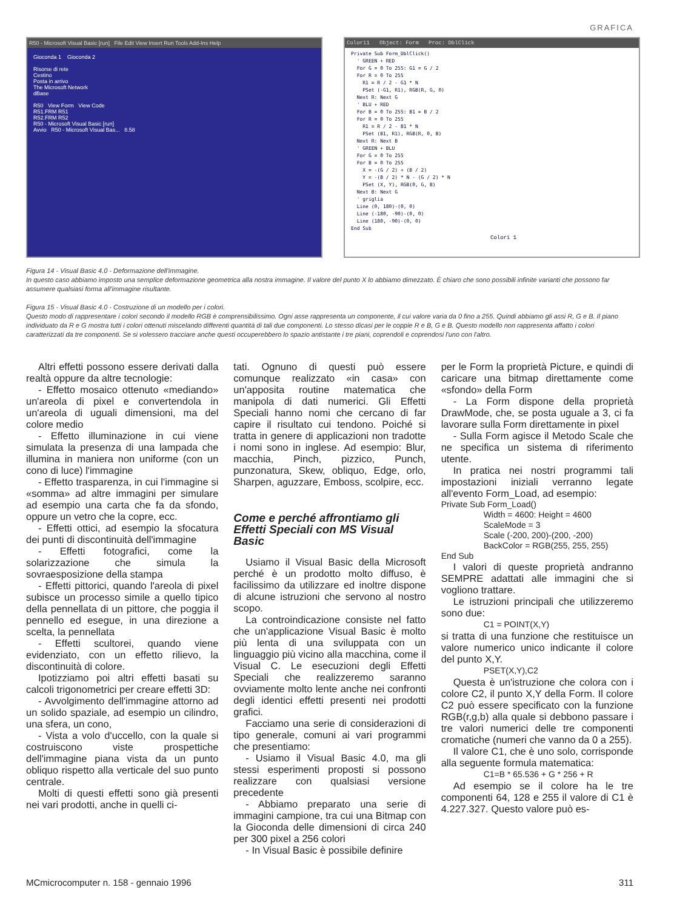GRAFICA
R50 - Microsoft Visual Basic [run] File Edit View Insert Run Tools Add-Ins Help
Gioconda 1 Gioconda 2
Risorse di rete
Cestino
Posta in arrivo
The Microsoft Network
dBase
R50 View Form View Code
R51.FRM R51
R52.FRM R52
R50 - Microsoft Visual Basic [run]
Avvio R50 - Microsoft Visual Bas... 8.58
Colori1 Object: Form Proc: DblClick
Private Sub Form_DblClick()
  ' GREEN + RED
  For G = 0 To 255: G1 = G / 2
  For R = 0 To 255
    R1 = R / 2 - G1 * N
    PSet (-G1, R1), RGB(R, G, 0)
  Next R: Next G
  ' BLU + RED
  For B = 0 To 255: B1 = B / 2
  For R = 0 To 255
    R1 = R / 2 - B1 * N
    PSet (B1, R1), RGB(R, 0, B)
  Next R: Next B
  ' GREEN + BLU
  For G = 0 To 255
  For B = 0 To 255
    X = -(G / 2) + (B / 2)
    Y = -(B / 2) * N - (G / 2) * N
    PSet (X, Y), RGB(0, G, B)
  Next B: Next G
  ' griglia
  Line (0, 180)-(0, 0)
  Line (-180, -90)-(0, 0)
  Line (180, -90)-(0, 0)
End Sub
Colori 1
Figura 14 - Visual Basic 4.0 - Deformazione dell'immagine.
In questo caso abbiamo imposto una semplice deformazione geometrica alla nostra immagine. Il valore del punto X lo abbiamo dimezzato. È chiaro che sono possibili infinite varianti che possono far assumere qualsiasi forma all'immagine risultante.
Figura 15 - Visual Basic 4.0 - Costruzione di un modello per i colori.
Questo modo di rappresentare i colori secondo il modello RGB è comprensibilissimo. Ogni asse rappresenta un componente, il cui valore varia da 0 fino a 255. Quindi abbiamo gli assi R, G e B. Il piano individuato da R e G mostra tutti i colori ottenuti miscelando differenti quantità di tali due componenti. Lo stesso dicasi per le coppie R e B, G e B. Questo modello non rappresenta affatto i colori caratterizzati da tre componenti. Se si volessero tracciare anche questi occuperebbero lo spazio antistante i tre piani, coprendoli e coprendosi l'uno con l'altro.
Altri effetti possono essere derivati dalla realtà oppure da altre tecnologie:
- Effetto mosaico ottenuto «mediando» un'areola di pixel e convertendola in un'areola di uguali dimensioni, ma del colore medio
- Effetto illuminazione in cui viene simulata la presenza di una lampada che illumina in maniera non uniforme (con un cono di luce) l'immagine
- Effetto trasparenza, in cui l'immagine si «somma» ad altre immagini per simulare ad esempio una carta che fa da sfondo, oppure un vetro che la copre, ecc.
- Effetti ottici, ad esempio la sfocatura dei punti di discontinuità dell'immagine
- Effetti fotografici, come la solarizzazione che simula la sovraesposizione della stampa
- Effetti pittorici, quando l'areola di pixel subisce un processo simile a quello tipico della pennellata di un pittore, che poggia il pennello ed esegue, in una direzione a scelta, la pennellata
- Effetti scultorei, quando viene evidenziato, con un effetto rilievo, la discontinuità di colore.
Ipotizziamo poi altri effetti basati su calcoli trigonometrici per creare effetti 3D:
- Avvolgimento dell'immagine attorno ad un solido spaziale, ad esempio un cilindro, una sfera, un cono,
- Vista a volo d'uccello, con la quale si costruiscono viste prospettiche dell'immagine piana vista da un punto obliquo rispetto alla verticale del suo punto centrale.
Molti di questi effetti sono già presenti nei vari prodotti, anche in quelli ci-
tati. Ognuno di questi può essere comunque realizzato «in casa» con un'apposita routine matematica che manipola di dati numerici. Gli Effetti Speciali hanno nomi che cercano di far capire il risultato cui tendono. Poiché si tratta in genere di applicazioni non tradotte i nomi sono in inglese. Ad esempio: Blur, macchia, Pinch, pizzico, Punch, punzonatura, Skew, obliquo, Edge, orlo, Sharpen, aguzzare, Emboss, scolpire, ecc.
Come e perché affrontiamo gli Effetti Speciali con MS Visual Basic
Usiamo il Visual Basic della Microsoft perché è un prodotto molto diffuso, è facilissimo da utilizzare ed inoltre dispone di alcune istruzioni che servono al nostro scopo.
La controindicazione consiste nel fatto che un'applicazione Visual Basic è molto più lenta di una sviluppata con un linguaggio più vicino alla macchina, come il Visual C. Le esecuzioni degli Effetti Speciali che realizzeremo saranno ovviamente molto lente anche nei confronti degli identici effetti presenti nei prodotti grafici.
Facciamo una serie di considerazioni di tipo generale, comuni ai vari programmi che presentiamo:
- Usiamo il Visual Basic 4.0, ma gli stessi esperimenti proposti si possono realizzare con qualsiasi versione precedente
- Abbiamo preparato una serie di immagini campione, tra cui una Bitmap con la Gioconda delle dimensioni di circa 240 per 300 pixel a 256 colori
- In Visual Basic è possibile definire
per le Form la proprietà Picture, e quindi di caricare una bitmap direttamente come «sfondo» della Form
- La Form dispone della proprietà DrawMode, che, se posta uguale a 3, ci fa lavorare sulla Form direttamente in pixel
- Sulla Form agisce il Metodo Scale che ne specifica un sistema di riferimento utente.
In pratica nei nostri programmi tali impostazioni iniziali verranno legate all'evento Form_Load, ad esempio:
Private Sub Form_Load()
Width = 4600: Height = 4600
ScaleMode = 3
Scale (-200, 200)-(200, -200)
BackColor = RGB(255, 255, 255)
End Sub
I valori di queste proprietà andranno SEMPRE adattati alle immagini che si vogliono trattare.
Le istruzioni principali che utilizzeremo sono due:
C1 = POINT(X,Y)
si tratta di una funzione che restituisce un valore numerico unico indicante il colore del punto X,Y.
PSET(X,Y),C2
Questa è un'istruzione che colora con i colore C2, il punto X,Y della Form. Il colore C2 può essere specificato con la funzione RGB(r,g,b) alla quale si debbono passare i tre valori numerici delle tre componenti cromatiche (numeri che vanno da 0 a 255).
Il valore C1, che è uno solo, corrisponde alla seguente formula matematica:
C1=B * 65.536 + G * 256 + R
Ad esempio se il colore ha le tre componenti 64, 128 e 255 il valore di C1 è 4.227.327. Questo valore può es-
MCmicrocomputer n. 158 - gennaio 1996 311